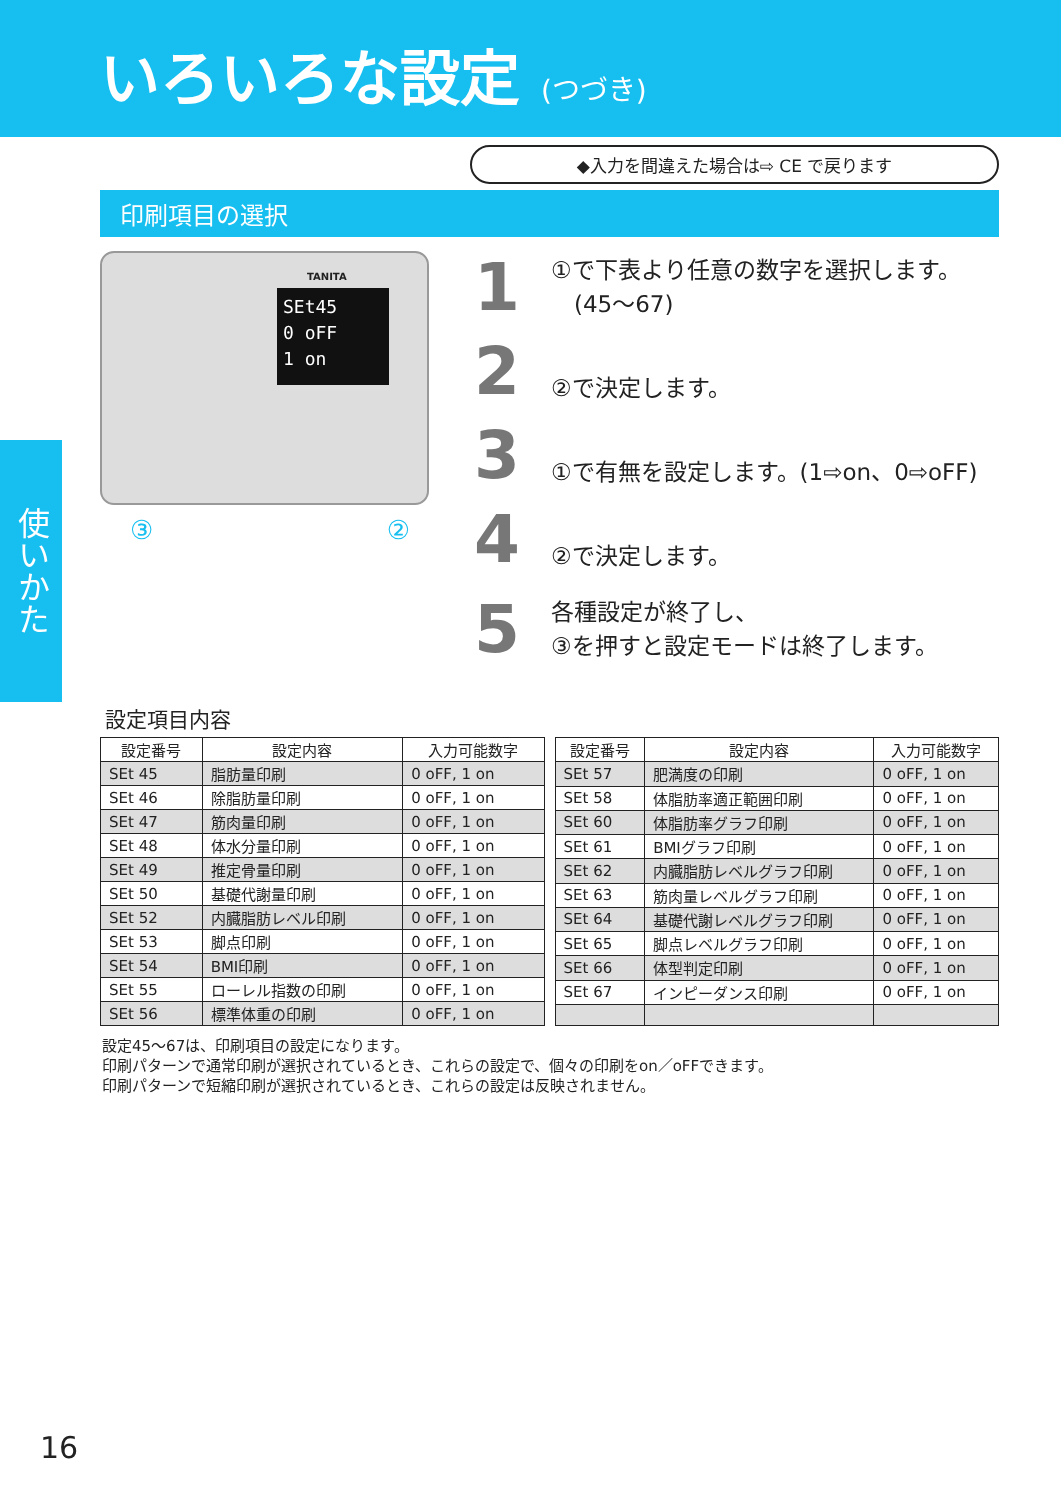いろいろな設定 (つづき)
◆入力を間違えた場合は⇨ CE で戻ります
印刷項目の選択
使いかた
TANITA
SEt45
0 oFF
1 on
③ ②
1 ①で下表より任意の数字を選択します。
　(45〜67)
2 ②で決定します。
3 ①で有無を設定します。(1⇨on、0⇨oFF)
4 ②で決定します。
5 各種設定が終了し、
③を押すと設定モードは終了します。
設定項目内容
| 設定番号 | 設定内容 | 入力可能数字 |
| --- | --- | --- |
| SEt 45 | 脂肪量印刷 | 0 oFF, 1 on |
| SEt 46 | 除脂肪量印刷 | 0 oFF, 1 on |
| SEt 47 | 筋肉量印刷 | 0 oFF, 1 on |
| SEt 48 | 体水分量印刷 | 0 oFF, 1 on |
| SEt 49 | 推定骨量印刷 | 0 oFF, 1 on |
| SEt 50 | 基礎代謝量印刷 | 0 oFF, 1 on |
| SEt 52 | 内臓脂肪レベル印刷 | 0 oFF, 1 on |
| SEt 53 | 脚点印刷 | 0 oFF, 1 on |
| SEt 54 | BMI印刷 | 0 oFF, 1 on |
| SEt 55 | ローレル指数の印刷 | 0 oFF, 1 on |
| SEt 56 | 標準体重の印刷 | 0 oFF, 1 on |
| 設定番号 | 設定内容 | 入力可能数字 |
| --- | --- | --- |
| SEt 57 | 肥満度の印刷 | 0 oFF, 1 on |
| SEt 58 | 体脂肪率適正範囲印刷 | 0 oFF, 1 on |
| SEt 60 | 体脂肪率グラフ印刷 | 0 oFF, 1 on |
| SEt 61 | BMIグラフ印刷 | 0 oFF, 1 on |
| SEt 62 | 内臓脂肪レベルグラフ印刷 | 0 oFF, 1 on |
| SEt 63 | 筋肉量レベルグラフ印刷 | 0 oFF, 1 on |
| SEt 64 | 基礎代謝レベルグラフ印刷 | 0 oFF, 1 on |
| SEt 65 | 脚点レベルグラフ印刷 | 0 oFF, 1 on |
| SEt 66 | 体型判定印刷 | 0 oFF, 1 on |
| SEt 67 | インピーダンス印刷 | 0 oFF, 1 on |
設定45〜67は、印刷項目の設定になります。
印刷パターンで通常印刷が選択されているとき、これらの設定で、個々の印刷をon／oFFできます。
印刷パターンで短縮印刷が選択されているとき、これらの設定は反映されません。
16